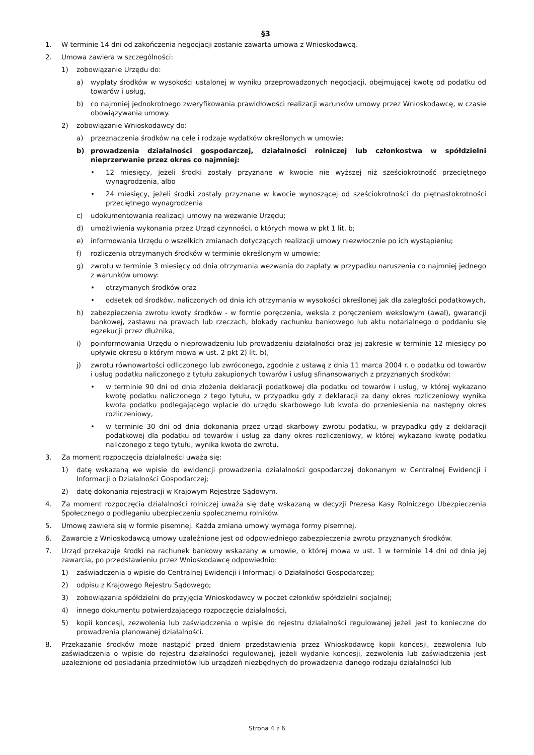§3
1. W terminie 14 dni od zakończenia negocjacji zostanie zawarta umowa z Wnioskodawcą.
2. Umowa zawiera w szczególności:
1) zobowiązanie Urzędu do:
a) wypłaty środków w wysokości ustalonej w wyniku przeprowadzonych negocjacji, obejmującej kwotę od podatku od towarów i usług,
b) co najmniej jednokrotnego zweryfikowania prawidłowości realizacji warunków umowy przez Wnioskodawcę, w czasie obowiązywania umowy.
2) zobowiązanie Wnioskodawcy do:
a) przeznaczenia środków na cele i rodzaje wydatków określonych w umowie;
b) prowadzenia działalności gospodarczej, działalności rolniczej lub członkostwa w spółdzielni nieprzerwanie przez okres co najmniej:
• 12 miesięcy, jeżeli środki zostały przyznane w kwocie nie wyższej niż sześciokrotność przeciętnego wynagrodzenia, albo
• 24 miesięcy, jeżeli środki zostały przyznane w kwocie wynoszącej od sześciokrotności do piętnastokrotności przeciętnego wynagrodzenia
c) udokumentowania realizacji umowy na wezwanie Urzędu;
d) umożliwienia wykonania przez Urząd czynności, o których mowa w pkt 1 lit. b;
e) informowania Urzędu o wszelkich zmianach dotyczących realizacji umowy niezwłocznie po ich wystąpieniu;
f) rozliczenia otrzymanych środków w terminie określonym w umowie;
g) zwrotu w terminie 3 miesięcy od dnia otrzymania wezwania do zapłaty w przypadku naruszenia co najmniej jednego z warunków umowy:
• otrzymanych środków oraz
• odsetek od środków, naliczonych od dnia ich otrzymania w wysokości określonej jak dla zaległości podatkowych,
h) zabezpieczenia zwrotu kwoty środków - w formie poręczenia, weksla z poręczeniem wekslowym (awal), gwarancji bankowej, zastawu na prawach lub rzeczach, blokady rachunku bankowego lub aktu notarialnego o poddaniu się egzekucji przez dłużnika,
i) poinformowania Urzędu o nieprowadzeniu lub prowadzeniu działalności oraz jej zakresie w terminie 12 miesięcy po upływie okresu o którym mowa w ust. 2 pkt 2) lit. b),
j) zwrotu równowartości odliczonego lub zwróconego, zgodnie z ustawą z dnia 11 marca 2004 r. o podatku od towarów i usług podatku naliczonego z tytułu zakupionych towarów i usług sfinansowanych z przyznanych środków:
• w terminie 90 dni od dnia złożenia deklaracji podatkowej dla podatku od towarów i usług, w której wykazano kwotę podatku naliczonego z tego tytułu, w przypadku gdy z deklaracji za dany okres rozliczeniowy wynika kwota podatku podlegającego wpłacie do urzędu skarbowego lub kwota do przeniesienia na następny okres rozliczeniowy,
• w terminie 30 dni od dnia dokonania przez urząd skarbowy zwrotu podatku, w przypadku gdy z deklaracji podatkowej dla podatku od towarów i usług za dany okres rozliczeniowy, w której wykazano kwotę podatku naliczonego z tego tytułu, wynika kwota do zwrotu.
3. Za moment rozpoczęcia działalności uważa się:
1) datę wskazaną we wpisie do ewidencji prowadzenia działalności gospodarczej dokonanym w Centralnej Ewidencji i Informacji o Działalności Gospodarczej;
2) datę dokonania rejestracji w Krajowym Rejestrze Sądowym.
4. Za moment rozpoczęcia działalności rolniczej uważa się datę wskazaną w decyzji Prezesa Kasy Rolniczego Ubezpieczenia Społecznego o podleganiu ubezpieczeniu społecznemu rolników.
5. Umowę zawiera się w formie pisemnej. Każda zmiana umowy wymaga formy pisemnej.
6. Zawarcie z Wnioskodawcą umowy uzależnione jest od odpowiedniego zabezpieczenia zwrotu przyznanych środków.
7. Urząd przekazuje środki na rachunek bankowy wskazany w umowie, o której mowa w ust. 1 w terminie 14 dni od dnia jej zawarcia, po przedstawieniu przez Wnioskodawcę odpowiednio:
1) zaświadczenia o wpisie do Centralnej Ewidencji i Informacji o Działalności Gospodarczej;
2) odpisu z Krajowego Rejestru Sądowego;
3) zobowiązania spółdzielni do przyjęcia Wnioskodawcy w poczet członków spółdzielni socjalnej;
4) innego dokumentu potwierdzającego rozpoczęcie działalności,
5) kopii koncesji, zezwolenia lub zaświadczenia o wpisie do rejestru działalności regulowanej jeżeli jest to konieczne do prowadzenia planowanej działalności.
8. Przekazanie środków może nastąpić przed dniem przedstawienia przez Wnioskodawcę kopii koncesji, zezwolenia lub zaświadczenia o wpisie do rejestru działalności regulowanej, jeżeli wydanie koncesji, zezwolenia lub zaświadczenia jest uzależnione od posiadania przedmiotów lub urządzeń niezbędnych do prowadzenia danego rodzaju działalności lub
Strona 4 z 6